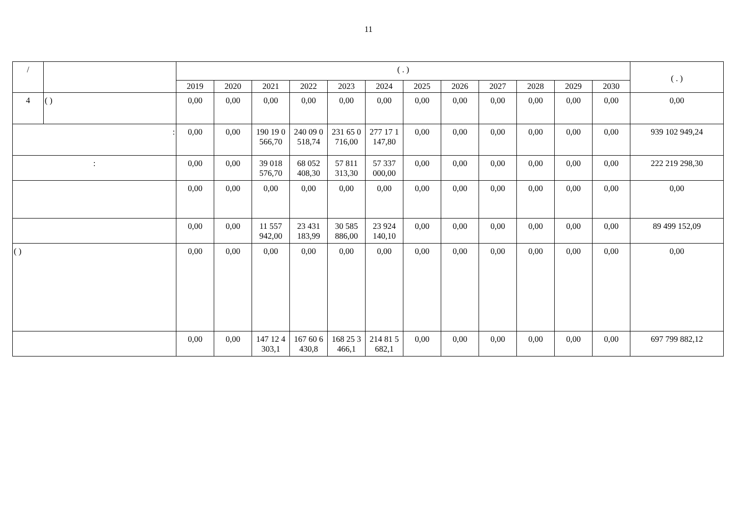11
| / | | ( . ) | | | | | | | | | | | | ( . ) |
| --- | --- | --- | --- | --- | --- | --- | --- | --- | --- | --- | --- | --- | --- | --- |
| | | 2019 | 2020 | 2021 | 2022 | 2023 | 2024 | 2025 | 2026 | 2027 | 2028 | 2029 | 2030 | |
| 4 | ( ) | 0,00 | 0,00 | 0,00 | 0,00 | 0,00 | 0,00 | 0,00 | 0,00 | 0,00 | 0,00 | 0,00 | 0,00 | 0,00 |
| : | | 0,00 | 0,00 | 190 19 0 566,70 | 240 09 0 518,74 | 231 65 0 716,00 | 277 17 1 147,80 | 0,00 | 0,00 | 0,00 | 0,00 | 0,00 | 0,00 | 939 102 949,24 |
| : | | 0,00 | 0,00 | 39 018 576,70 | 68 052 408,30 | 57 811 313,30 | 57 337 000,00 | 0,00 | 0,00 | 0,00 | 0,00 | 0,00 | 0,00 | 222 219 298,30 |
| | | 0,00 | 0,00 | 0,00 | 0,00 | 0,00 | 0,00 | 0,00 | 0,00 | 0,00 | 0,00 | 0,00 | 0,00 | 0,00 |
| | | 0,00 | 0,00 | 11 557 942,00 | 23 431 183,99 | 30 585 886,00 | 23 924 140,10 | 0,00 | 0,00 | 0,00 | 0,00 | 0,00 | 0,00 | 89 499 152,09 |
| ( ) | | 0,00 | 0,00 | 0,00 | 0,00 | 0,00 | 0,00 | 0,00 | 0,00 | 0,00 | 0,00 | 0,00 | 0,00 | 0,00 |
| | | 0,00 | 0,00 | 147 12 4 303,1 | 167 60 6 430,8 | 168 25 3 466,1 | 214 81 5 682,1 | 0,00 | 0,00 | 0,00 | 0,00 | 0,00 | 0,00 | 697 799 882,12 |